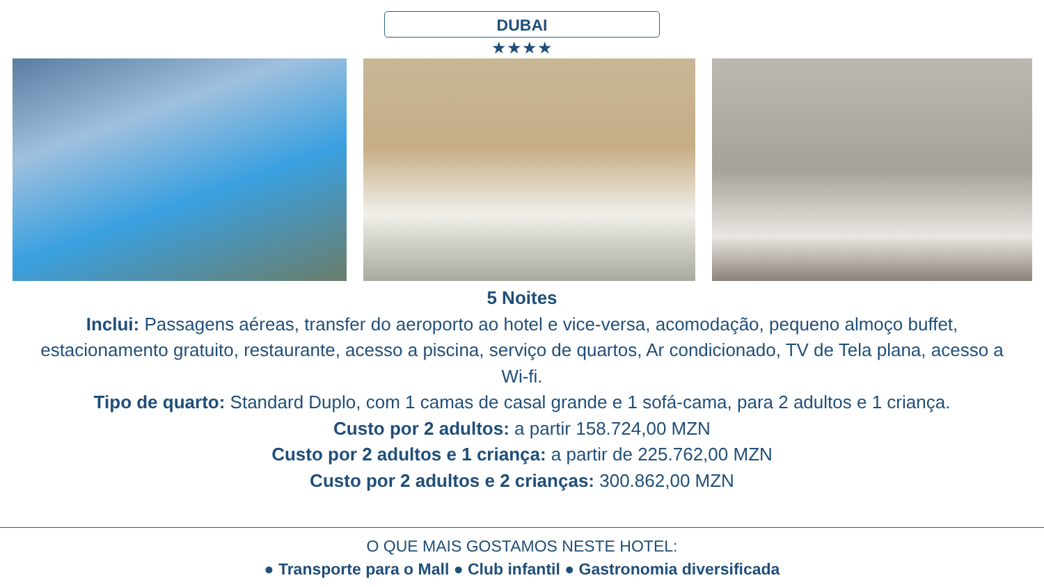DUBAI
★★★★
5 Noites
Inclui: Passagens aéreas, transfer do aeroporto ao hotel e vice-versa, acomodação, pequeno almoço buffet, estacionamento gratuito, restaurante, acesso a piscina, serviço de quartos, Ar condicionado, TV de Tela plana, acesso a Wi-fi.
Tipo de quarto: Standard Duplo, com 1 camas de casal grande e 1 sofá-cama, para 2 adultos e 1 criança.
Custo por 2 adultos: a partir 158.724,00 MZN
Custo por 2 adultos e 1 criança: a partir de 225.762,00 MZN
Custo por 2 adultos e 2 crianças: 300.862,00 MZN
O QUE MAIS GOSTAMOS NESTE HOTEL:
● Transporte para o Mall ● Club infantil ● Gastronomia diversificada